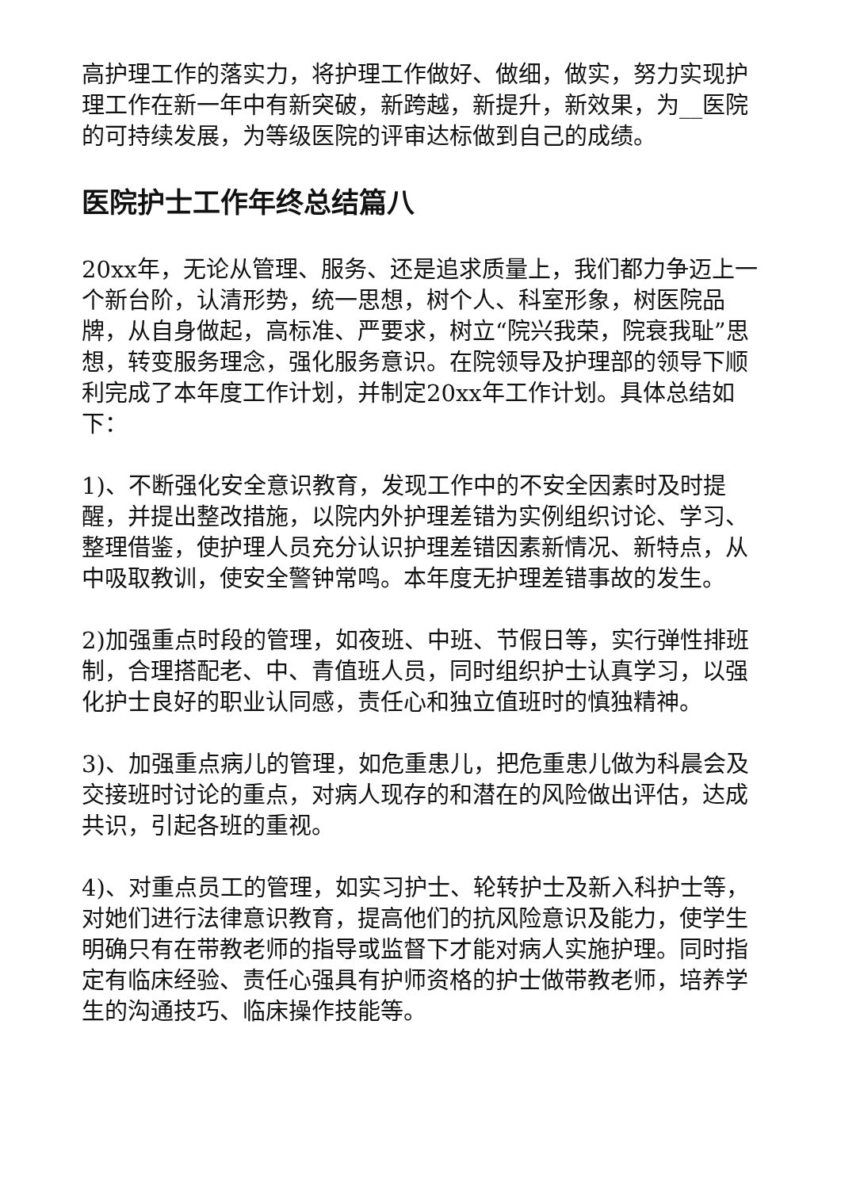高护理工作的落实力，将护理工作做好、做细，做实，努力实现护理工作在新一年中有新突破，新跨越，新提升，新效果，为__医院的可持续发展，为等级医院的评审达标做到自己的成绩。
医院护士工作年终总结篇八
20xx年，无论从管理、服务、还是追求质量上，我们都力争迈上一个新台阶，认清形势，统一思想，树个人、科室形象，树医院品牌，从自身做起，高标准、严要求，树立“院兴我荣，院衰我耻”思想，转变服务理念，强化服务意识。在院领导及护理部的领导下顺利完成了本年度工作计划，并制定20xx年工作计划。具体总结如下：
1)、不断强化安全意识教育，发现工作中的不安全因素时及时提醒，并提出整改措施，以院内外护理差错为实例组织讨论、学习、整理借鉴，使护理人员充分认识护理差错因素新情况、新特点，从中吸取教训，使安全警钟常鸣。本年度无护理差错事故的发生。
2)加强重点时段的管理，如夜班、中班、节假日等，实行弹性排班制，合理搭配老、中、青值班人员，同时组织护士认真学习，以强化护士良好的职业认同感，责任心和独立值班时的慎独精神。
3)、加强重点病儿的管理，如危重患儿，把危重患儿做为科晨会及交接班时讨论的重点，对病人现存的和潜在的风险做出评估，达成共识，引起各班的重视。
4)、对重点员工的管理，如实习护士、轮转护士及新入科护士等，对她们进行法律意识教育，提高他们的抗风险意识及能力，使学生明确只有在带教老师的指导或监督下才能对病人实施护理。同时指定有临床经验、责任心强具有护师资格的护士做带教老师，培养学生的沟通技巧、临床操作技能等。